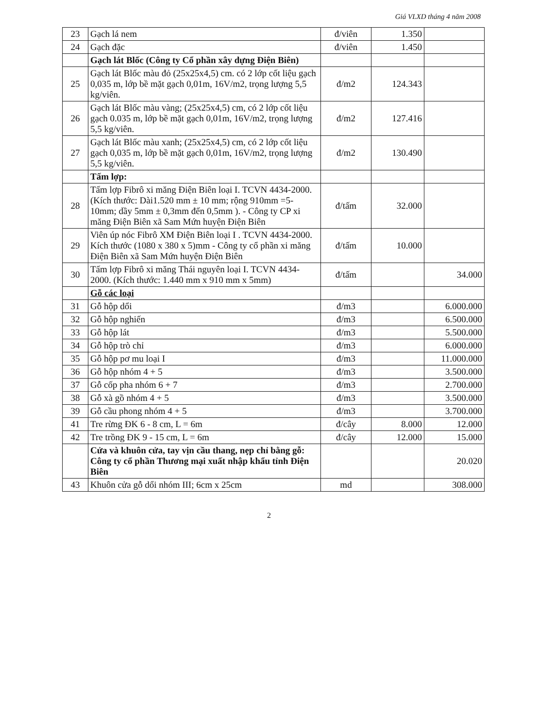Giá VLXD tháng 4 năm 2008
| 23 | Gạch lá nem | đ/viên | 1.350 | |
| 24 | Gạch đặc | đ/viên | 1.450 | |
| | Gạch lát Blốc (Công ty Cổ phần xây dựng Điện Biên) | | | |
| 25 | Gạch lát Blốc màu đỏ (25x25x4,5) cm. có 2 lớp cốt liệu gạch 0,035 m, lớp bề mặt gạch 0,01m, 16V/m2, trọng lượng 5,5 kg/viên. | đ/m2 | 124.343 | |
| 26 | Gạch lát Blốc màu vàng; (25x25x4,5) cm, có 2 lớp cốt liệu gạch 0.035 m, lớp bề mặt gạch 0,01m, 16V/m2, trọng lượng 5,5 kg/viên. | đ/m2 | 127.416 | |
| 27 | Gạch lát Blốc màu xanh; (25x25x4,5) cm, có 2 lớp cốt liệu gạch 0,035 m, lớp bề mặt gạch 0,01m, 16V/m2, trọng lượng 5,5 kg/viên. | đ/m2 | 130.490 | |
| | Tấm lợp: | | | |
| 28 | Tấm lợp Fibrô xi măng Điện Biên loại I. TCVN 4434-2000. (Kích thước: Dài1.520 mm ± 10 mm; rộng 910mm =5-10mm; dầy 5mm ± 0,3mm đến 0,5mm ). - Công ty CP xi măng Điện Biên xã Sam Mứn huyện Điện Biên | đ/tấm | 32.000 | |
| 29 | Viên úp nóc Fibrô XM Điện Biên loại I . TCVN 4434-2000. Kích thước (1080 x 380 x 5)mm - Công ty cổ phần xi măng Điện Biên xã Sam Mứn huyện Điện Biên | đ/tấm | 10.000 | |
| 30 | Tấm lợp Fibrô xi măng Thái nguyên loại I. TCVN 4434-2000. (Kích thước: 1.440 mm x 910 mm x 5mm) | đ/tấm | | 34.000 |
| | Gỗ các loại | | | |
| 31 | Gỗ hộp dổi | đ/m3 | | 6.000.000 |
| 32 | Gỗ hộp nghiến | đ/m3 | | 6.500.000 |
| 33 | Gỗ hộp lát | đ/m3 | | 5.500.000 |
| 34 | Gỗ hộp trò chỉ | đ/m3 | | 6.000.000 |
| 35 | Gỗ hộp pơ mu loại I | đ/m3 | | 11.000.000 |
| 36 | Gỗ hộp nhóm 4 + 5 | đ/m3 | | 3.500.000 |
| 37 | Gỗ cốp pha nhóm 6 + 7 | đ/m3 | | 2.700.000 |
| 38 | Gỗ xà gồ nhóm 4 + 5 | đ/m3 | | 3.500.000 |
| 39 | Gỗ cầu phong nhóm 4 + 5 | đ/m3 | | 3.700.000 |
| 41 | Tre rừng ĐK 6 - 8 cm, L = 6m | đ/cây | 8.000 | 12.000 |
| 42 | Tre trồng ĐK 9 - 15 cm, L = 6m | đ/cây | 12.000 | 15.000 |
| | Cửa và khuôn cửa, tay vịn cầu thang, nẹp chỉ bằng gỗ: Công ty cổ phần Thương mại xuất nhập khẩu tỉnh Điện Biên | | | 20.020 |
| 43 | Khuôn cửa gỗ dổi nhóm III; 6cm x 25cm | md | | 308.000 |
2